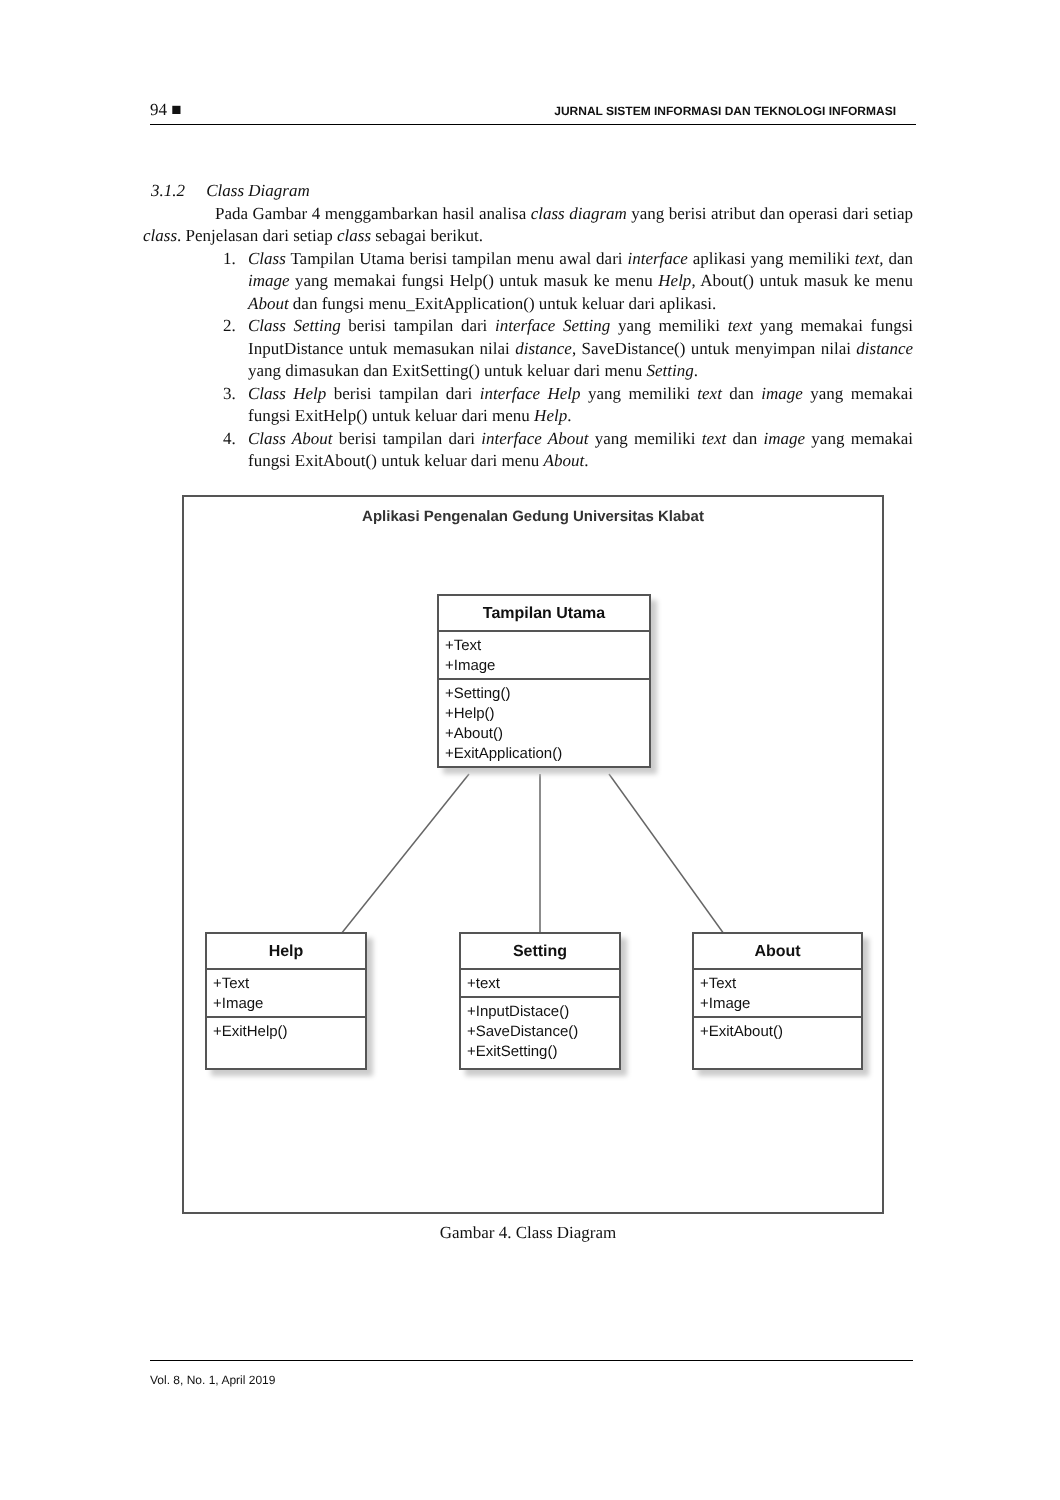94 ■ JURNAL SISTEM INFORMASI DAN TEKNOLOGI INFORMASI
3.1.2 Class Diagram
Pada Gambar 4 menggambarkan hasil analisa class diagram yang berisi atribut dan operasi dari setiap class. Penjelasan dari setiap class sebagai berikut.
1. Class Tampilan Utama berisi tampilan menu awal dari interface aplikasi yang memiliki text, dan image yang memakai fungsi Help() untuk masuk ke menu Help, About() untuk masuk ke menu About dan fungsi menu_ExitApplication() untuk keluar dari aplikasi.
2. Class Setting berisi tampilan dari interface Setting yang memiliki text yang memakai fungsi InputDistance untuk memasukan nilai distance, SaveDistance() untuk menyimpan nilai distance yang dimasukan dan ExitSetting() untuk keluar dari menu Setting.
3. Class Help berisi tampilan dari interface Help yang memiliki text dan image yang memakai fungsi ExitHelp() untuk keluar dari menu Help.
4. Class About berisi tampilan dari interface About yang memiliki text dan image yang memakai fungsi ExitAbout() untuk keluar dari menu About.
Aplikasi Pengenalan Gedung Universitas Klabat
Tampilan Utama
+Text
+Image
+Setting()
+Help()
+About()
+ExitApplication()
Help
+Text
+Image
+ExitHelp()
Setting
+text
+InputDistace()
+SaveDistance()
+ExitSetting()
About
+Text
+Image
+ExitAbout()
Gambar 4. Class Diagram
Vol. 8, No. 1, April 2019